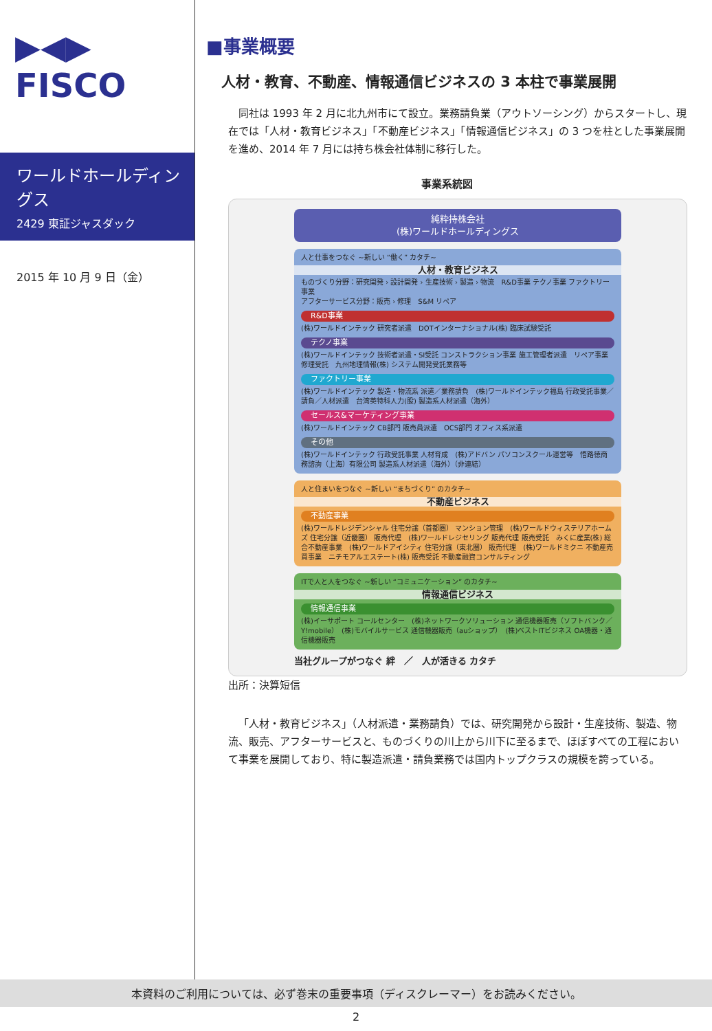▶◀▶
FISCO
ワールドホールディングス
2429 東証ジャスダック
2015 年 10 月 9 日（金）
■事業概要
人材・教育、不動産、情報通信ビジネスの 3 本柱で事業展開
同社は 1993 年 2 月に北九州市にて設立。業務請負業（アウトソーシング）からスタートし、現在では「人材・教育ビジネス」「不動産ビジネス」「情報通信ビジネス」の 3 つを柱とした事業展開を進め、2014 年 7 月には持ち株会社体制に移行した。
事業系統図
純粋持株会社
(株)ワールドホールディングス
人と仕事をつなぐ ~新しい “働く” カタチ~
人材・教育ビジネス
ものづくり分野：研究開発 › 設計開発 › 生産技術 › 製造 › 物流　R&D事業 テクノ事業 ファクトリー事業
アフターサービス分野：販売 › 修理　S&M リペア
R&D事業
(株)ワールドインテック 研究者派遣　DOTインターナショナル(株) 臨床試験受託
テクノ事業
(株)ワールドインテック 技術者派遣・SI受託 コンストラクション事業 施工管理者派遣　リペア事業 修理受託　九州地理情報(株) システム開発受託業務等
ファクトリー事業
(株)ワールドインテック 製造・物流系 派遣／業務請負　(株)ワールドインテック福島 行政受託事業／請負／人材派遣　台湾英特科人力(股) 製造系人材派遣（海外）
セールス&マーケティング事業
(株)ワールドインテック CB部門 販売員派遣　OCS部門 オフィス系派遣
その他
(株)ワールドインテック 行政受託事業 人材育成　(株)アドバン パソコンスクール運営等　悟路徳商務諮詢（上海）有限公司 製造系人材派遣（海外）（非連結）
人と住まいをつなぐ ~新しい “まちづくり” のカタチ~
不動産ビジネス
不動産事業
(株)ワールドレジデンシャル 住宅分譲（首都圏） マンション管理　(株)ワールドウィステリアホームズ 住宅分譲（近畿圏） 販売代理　(株)ワールドレジセリング 販売代理 販売受託　みくに産業(株) 総合不動産事業　(株)ワールドアイシティ 住宅分譲（東北圏） 販売代理　(株)ワールドミクニ 不動産売買事業　ニチモアルエステート(株) 販売受託 不動産融資コンサルティング
ITで人と人をつなぐ ~新しい “コミュニケーション” のカタチ~
情報通信ビジネス
情報通信事業
(株)イーサポート コールセンター　(株)ネットワークソリューション 通信機器販売（ソフトバンク／Y!mobile）　(株)モバイルサービス 通信機器販売（auショップ）　(株)ベストITビジネス OA機器・通信機器販売
当社グループがつなぐ 絆　／　人が活きる カタチ
出所：決算短信
「人材・教育ビジネス」（人材派遣・業務請負）では、研究開発から設計・生産技術、製造、物流、販売、アフターサービスと、ものづくりの川上から川下に至るまで、ほぼすべての工程において事業を展開しており、特に製造派遣・請負業務では国内トップクラスの規模を誇っている。
本資料のご利用については、必ず巻末の重要事項（ディスクレーマー）をお読みください。
2